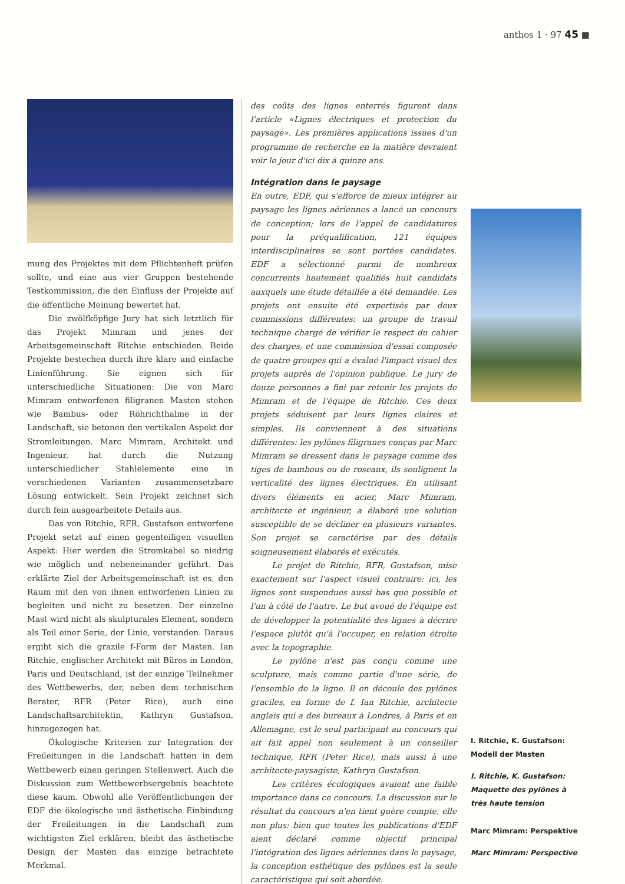anthos 1 · 97 45 ■
mung des Projektes mit dem Pflichtenheft prüfen sollte, und eine aus vier Gruppen bestehende Testkommission, die den Einfluss der Projekte auf die öffentliche Meinung bewertet hat.
Die zwölfköpfige Jury hat sich letztlich für das Projekt Mimram und jenes der Arbeitsgemeinschaft Ritchie entschieden. Beide Projekte bestechen durch ihre klare und einfache Linienführung. Sie eignen sich für unterschiedliche Situationen: Die von Marc Mimram entworfenen filigranen Masten stehen wie Bambus- oder Röhrichthalme in der Landschaft, sie betonen den vertikalen Aspekt der Stromleitungen. Marc Mimram, Architekt und Ingenieur, hat durch die Nutzung unterschiedlicher Stahlelemente eine in verschiedenen Varianten zusammensetzbare Lösung entwickelt. Sein Projekt zeichnet sich durch fein ausgearbeitete Details aus.
Das von Ritchie, RFR, Gustafson entworfene Projekt setzt auf einen gegenteiligen visuellen Aspekt: Hier werden die Stromkabel so niedrig wie möglich und nebeneinander geführt. Das erklärte Ziel der Arbeitsgemeinschaft ist es, den Raum mit den von ihnen entworfenen Linien zu begleiten und nicht zu besetzen. Der einzelne Mast wird nicht als skulpturales Element, sondern als Teil einer Serie, der Linie, verstanden. Daraus ergibt sich die grazile f-Form der Masten. Ian Ritchie, englischer Architekt mit Büros in London, Paris und Deutschland, ist der einzige Teilnehmer des Wettbewerbs, der, neben dem technischen Berater, RFR (Peter Rice), auch eine Landschaftsarchitektin, Kathryn Gustafson, hinzugezogen hat.
Ökologische Kriterien zur Integration der Freileitungen in die Landschaft hatten in dem Wettbewerb einen geringen Stellenwert. Auch die Diskussion zum Wettbewerbsergebnis beachtete diese kaum. Obwohl alle Veröffentlichungen der EDF die ökologische und ästhetische Einbindung der Freileitungen in die Landschaft zum wichtigsten Ziel erklären, bleibt das ästhetische Design der Masten das einzige betrachtete Merkmal.
des coûts des lignes enterrés figurent dans l'article «Lignes électriques et protection du paysage». Les premières applications issues d'un programme de recherche en la matière devraient voir le jour d'ici dix à quinze ans.
Intégration dans le paysage
En outre, EDF, qui s'efforce de mieux intégrer au paysage les lignes aériennes a lancé un concours de conception; lors de l'appel de candidatures pour la préqualification, 121 équipes interdisciplinaires se sont portées candidates. EDF a sélectionné parmi de nombreux concurrents hautement qualifiés huit candidats auxquels une étude détaillée a été demandée. Les projets ont ensuite été expertisés par deux commissions différentes: un groupe de travail technique chargé de vérifier le respect du cahier des charges, et une commission d'essai composée de quatre groupes qui a évalué l'impact visuel des projets auprès de l'opinion publique. Le jury de douze personnes a fini par retenir les projets de Mimram et de l'équipe de Ritchie. Ces deux projets séduisent par leurs lignes claires et simples. Ils conviennent à des situations différentes: les pylônes filigranes conçus par Marc Mimram se dressent dans le paysage comme des tiges de bambous ou de roseaux, ils soulignent la verticalité des lignes électriques. En utilisant divers éléments en acier, Marc Mimram, architecte et ingénieur, a élaboré une solution susceptible de se décliner en plusieurs variantes. Son projet se caractérise par des détails soigneusement élaborés et exécutés.
Le projet de Ritchie, RFR, Gustafson, mise exactement sur l'aspect visuel contraire: ici, les lignes sont suspendues aussi bas que possible et l'un à côté de l'autre. Le but avoué de l'équipe est de développer la potentialité des lignes à décrire l'espace plutôt qu'à l'occuper, en relation étroite avec la topographie.
Le pylône n'est pas conçu comme une sculpture, mais comme partie d'une série, de l'ensemble de la ligne. Il en découle des pylônes graciles, en forme de f. Ian Ritchie, architecte anglais qui a des bureaux à Londres, à Paris et en Allemagne, est le seul participant au concours qui ait fait appel non seulement à un conseiller technique, RFR (Peter Rice), mais aussi à une architecte-paysagiste, Kathryn Gustafson.
Les critères écologiques avaient une faible importance dans ce concours. La discussion sur le résultat du concours n'en tient guère compte, elle non plus: bien que toutes les publications d'EDF aient déclaré comme objectif principal l'intégration des lignes aériennes dans le paysage, la conception esthétique des pylônes est la seule caractéristique qui soit abordée.
I. Ritchie, K. Gustafson:
Modell der Masten
I. Ritchie, K. Gustafson:
Maquette des pylônes à très haute tension
Marc Mimram: Perspektive
Marc Mimram: Perspective